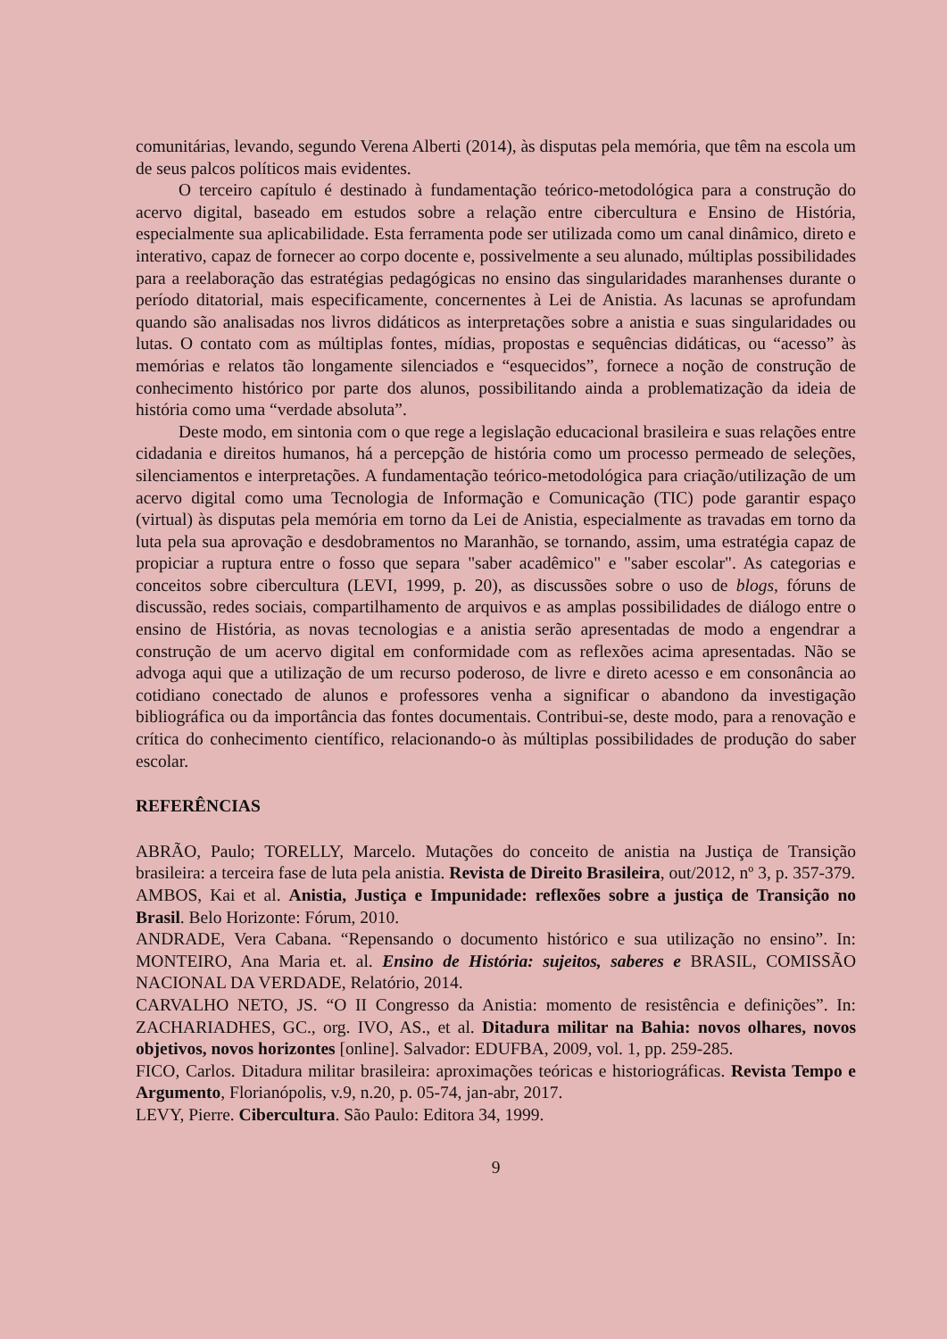comunitárias, levando, segundo Verena Alberti (2014), às disputas pela memória, que têm na escola um de seus palcos políticos mais evidentes.
O terceiro capítulo é destinado à fundamentação teórico-metodológica para a construção do acervo digital, baseado em estudos sobre a relação entre cibercultura e Ensino de História, especialmente sua aplicabilidade. Esta ferramenta pode ser utilizada como um canal dinâmico, direto e interativo, capaz de fornecer ao corpo docente e, possivelmente a seu alunado, múltiplas possibilidades para a reelaboração das estratégias pedagógicas no ensino das singularidades maranhenses durante o período ditatorial, mais especificamente, concernentes à Lei de Anistia. As lacunas se aprofundam quando são analisadas nos livros didáticos as interpretações sobre a anistia e suas singularidades ou lutas. O contato com as múltiplas fontes, mídias, propostas e sequências didáticas, ou “acesso” às memórias e relatos tão longamente silenciados e “esquecidos”, fornece a noção de construção de conhecimento histórico por parte dos alunos, possibilitando ainda a problematização da ideia de história como uma “verdade absoluta”.
Deste modo, em sintonia com o que rege a legislação educacional brasileira e suas relações entre cidadania e direitos humanos, há a percepção de história como um processo permeado de seleções, silenciamentos e interpretações. A fundamentação teórico-metodológica para criação/utilização de um acervo digital como uma Tecnologia de Informação e Comunicação (TIC) pode garantir espaço (virtual) às disputas pela memória em torno da Lei de Anistia, especialmente as travadas em torno da luta pela sua aprovação e desdobramentos no Maranhão, se tornando, assim, uma estratégia capaz de propiciar a ruptura entre o fosso que separa "saber acadêmico" e "saber escolar". As categorias e conceitos sobre cibercultura (LEVI, 1999, p. 20), as discussões sobre o uso de blogs, fóruns de discussão, redes sociais, compartilhamento de arquivos e as amplas possibilidades de diálogo entre o ensino de História, as novas tecnologias e a anistia serão apresentadas de modo a engendrar a construção de um acervo digital em conformidade com as reflexões acima apresentadas. Não se advoga aqui que a utilização de um recurso poderoso, de livre e direto acesso e em consonância ao cotidiano conectado de alunos e professores venha a significar o abandono da investigação bibliográfica ou da importância das fontes documentais. Contribui-se, deste modo, para a renovação e crítica do conhecimento científico, relacionando-o às múltiplas possibilidades de produção do saber escolar.
REFERÊNCIAS
ABRÃO, Paulo; TORELLY, Marcelo. Mutações do conceito de anistia na Justiça de Transição brasileira: a terceira fase de luta pela anistia. Revista de Direito Brasileira, out/2012, nº 3, p. 357-379.
AMBOS, Kai et al. Anistia, Justiça e Impunidade: reflexões sobre a justiça de Transição no Brasil. Belo Horizonte: Fórum, 2010.
ANDRADE, Vera Cabana. “Repensando o documento histórico e sua utilização no ensino”. In: MONTEIRO, Ana Maria et. al. Ensino de História: sujeitos, saberes e BRASIL, COMISSÃO NACIONAL DA VERDADE, Relatório, 2014.
CARVALHO NETO, JS. “O II Congresso da Anistia: momento de resistência e definições”. In: ZACHARIADHES, GC., org. IVO, AS., et al. Ditadura militar na Bahia: novos olhares, novos objetivos, novos horizontes [online]. Salvador: EDUFBA, 2009, vol. 1, pp. 259-285.
FICO, Carlos. Ditadura militar brasileira: aproximações teóricas e historiográficas. Revista Tempo e Argumento, Florianópolis, v.9, n.20, p. 05-74, jan-abr, 2017.
LEVY, Pierre. Cibercultura. São Paulo: Editora 34, 1999.
9